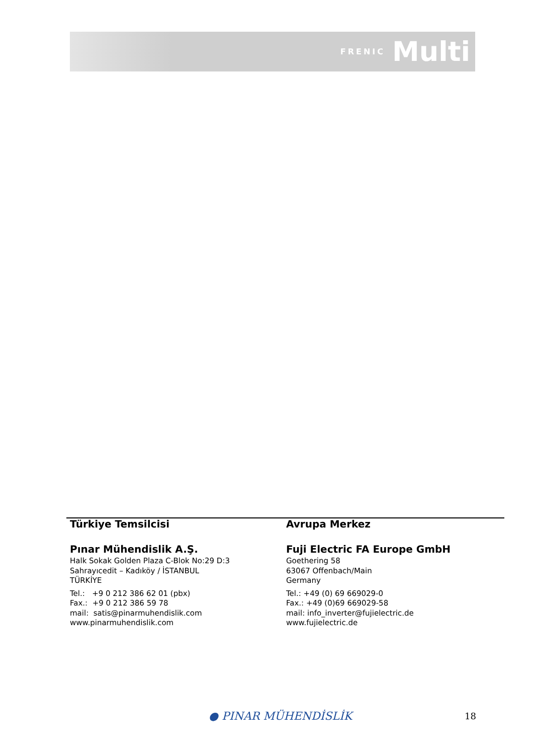FRENIC Multi
Türkiye Temsilcisi
Pınar Mühendislik A.Ş.
Halk Sokak Golden Plaza C-Blok No:29 D:3
Sahrayıcedit – Kadıköy / İSTANBUL
TÜRKİYE
Tel.: +9 0 212 386 62 01 (pbx)
Fax.: +9 0 212 386 59 78
mail: satis@pinarmuhendislik.com
www.pinarmuhendislik.com
Avrupa Merkez
Fuji Electric FA Europe GmbH
Goethering 58
63067 Offenbach/Main
Germany
Tel.: +49 (0) 69 669029-0
Fax.: +49 (0)69 669029-58
mail: info_inverter@fujielectric.de
www.fujielectric.de
● PINAR MÜHENDİSLİK 18